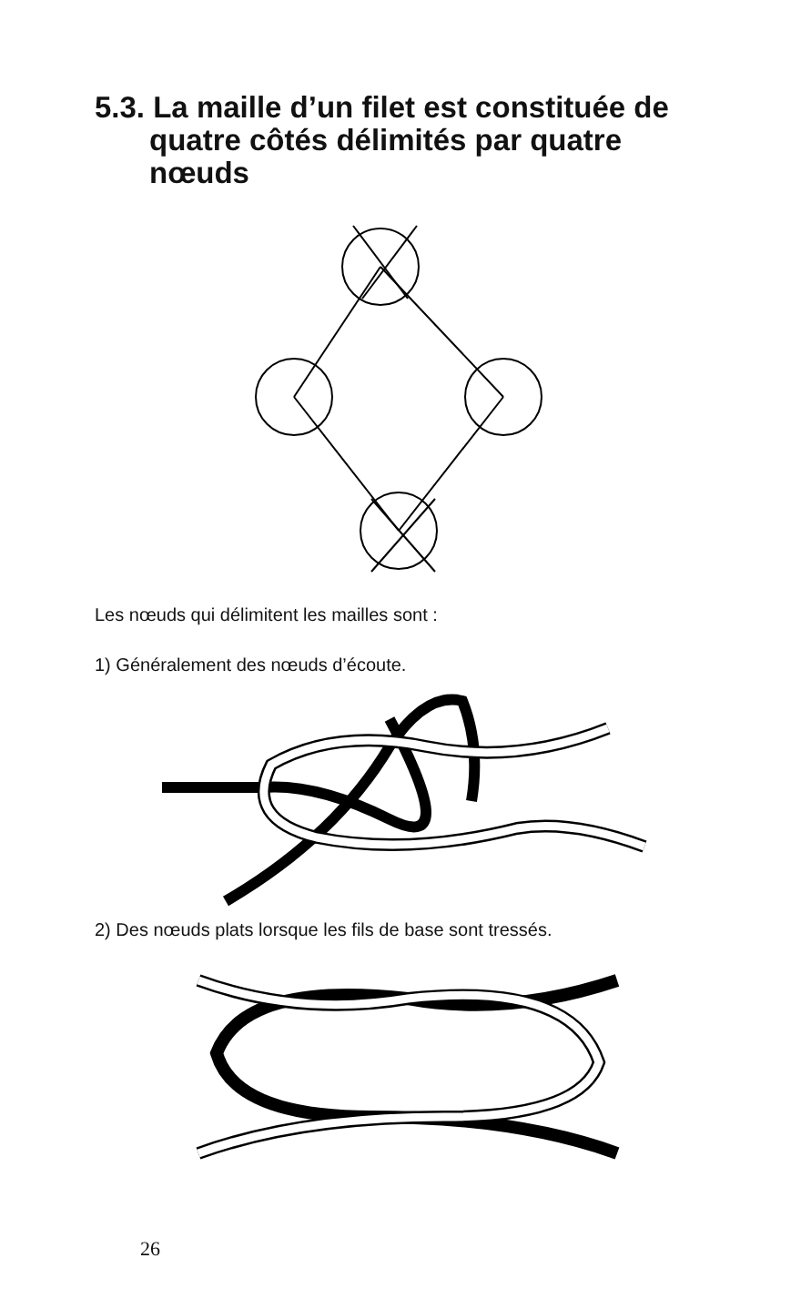5.3. La maille d’un filet est constituée de
quatre côtés délimités par quatre nœuds
Les nœuds qui délimitent les mailles sont :
1) Généralement des nœuds d’écoute.
2) Des nœuds plats lorsque les fils de base sont tressés.
26